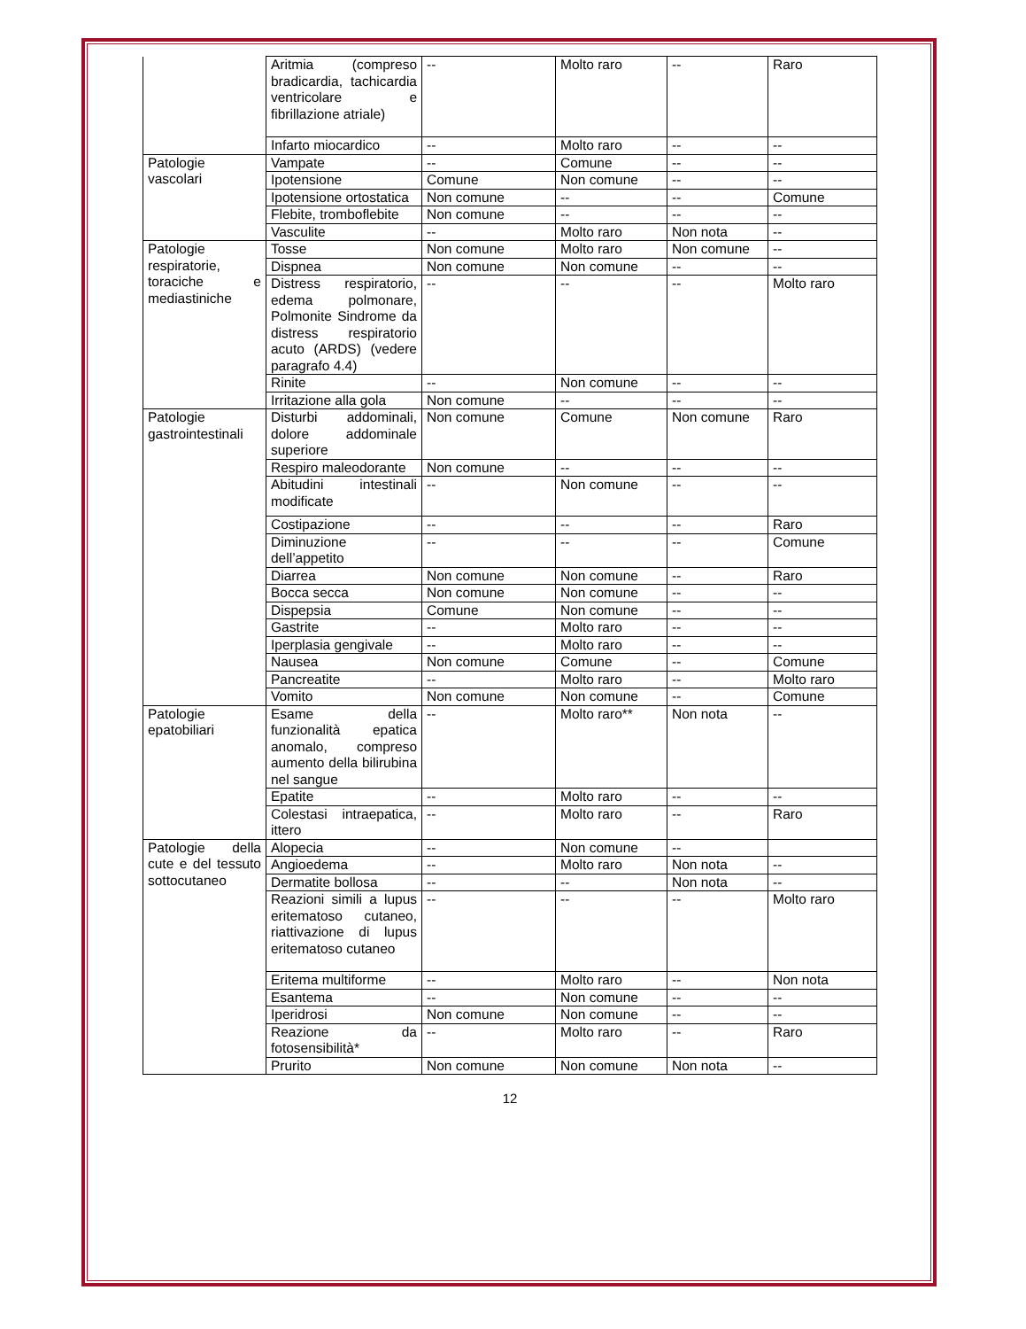| | Aritmia (compreso bradicardia, tachicardia ventricolare e fibrillazione atriale) | -- | Molto raro | -- | Raro |
| | Infarto miocardico | -- | Molto raro | -- | -- |
| Patologie vascolari | Vampate | -- | Comune | -- | -- |
| | Ipotensione | Comune | Non comune | -- | -- |
| | Ipotensione ortostatica | Non comune | -- | -- | Comune |
| | Flebite, tromboflebite | Non comune | -- | -- | -- |
| | Vasculite | -- | Molto raro | Non nota | -- |
| Patologie respiratorie, toraciche e mediastiniche | Tosse | Non comune | Molto raro | Non comune | -- |
| | Dispnea | Non comune | Non comune | -- | -- |
| | Distress respiratorio, edema polmonare, Polmonite Sindrome da distress respiratorio acuto (ARDS) (vedere paragrafo 4.4) | -- | -- | -- | Molto raro |
| | Rinite | -- | Non comune | -- | -- |
| | Irritazione alla gola | Non comune | -- | -- | -- |
| Patologie gastrointestinali | Disturbi addominali, dolore addominale superiore | Non comune | Comune | Non comune | Raro |
| | Respiro maleodorante | Non comune | -- | -- | -- |
| | Abitudini intestinali modificate | -- | Non comune | -- | -- |
| | Costipazione | -- | -- | -- | Raro |
| | Diminuzione dell’appetito | -- | -- | -- | Comune |
| | Diarrea | Non comune | Non comune | -- | Raro |
| | Bocca secca | Non comune | Non comune | -- | -- |
| | Dispepsia | Comune | Non comune | -- | -- |
| | Gastrite | -- | Molto raro | -- | -- |
| | Iperplasia gengivale | -- | Molto raro | -- | -- |
| | Nausea | Non comune | Comune | -- | Comune |
| | Pancreatite | -- | Molto raro | -- | Molto raro |
| | Vomito | Non comune | Non comune | -- | Comune |
| Patologie epatobiliari | Esame della funzionalità epatica anomalo, compreso aumento della bilirubina nel sangue | -- | Molto raro** | Non nota | -- |
| | Epatite | -- | Molto raro | -- | -- |
| | Colestasi intraepatica, ittero | -- | Molto raro | -- | Raro |
| Patologie della cute e del tessuto sottocutaneo | Alopecia | -- | Non comune | -- | |
| | Angioedema | -- | Molto raro | Non nota | -- |
| | Dermatite bollosa | -- | -- | Non nota | -- |
| | Reazioni simili a lupus eritematoso cutaneo, riattivazione di lupus eritematoso cutaneo | -- | -- | -- | Molto raro |
| | Eritema multiforme | -- | Molto raro | -- | Non nota |
| | Esantema | -- | Non comune | -- | -- |
| | Iperidrosi | Non comune | Non comune | -- | -- |
| | Reazione da fotosensibilità* | -- | Molto raro | -- | Raro |
| | Prurito | Non comune | Non comune | Non nota | -- |
12